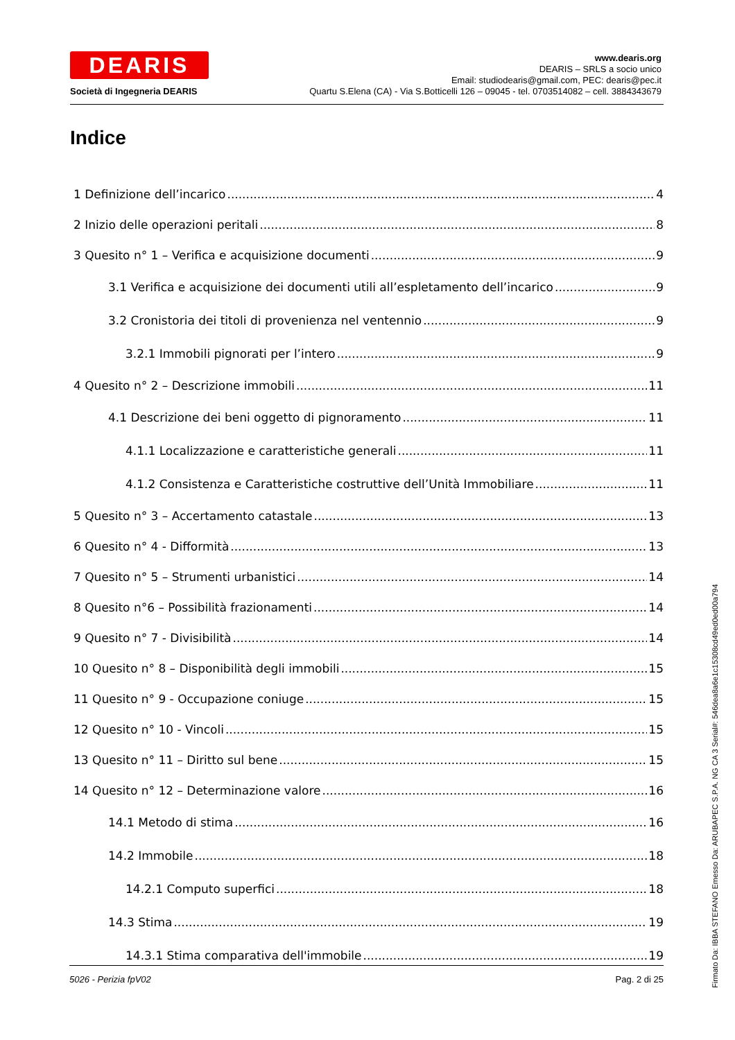DEARIS
Società di Ingegneria DEARIS
www.dearis.org
DEARIS – SRLS a socio unico
Email: studiodearis@gmail.com, PEC: dearis@pec.it
Quartu S.Elena (CA) - Via S.Botticelli 126 – 09045 - tel. 0703514082 – cell. 3884343679
Indice
1 Definizione dell’incarico 4
2 Inizio delle operazioni peritali 8
3 Quesito n° 1 – Verifica e acquisizione documenti 9
3.1 Verifica e acquisizione dei documenti utili all’espletamento dell’incarico 9
3.2 Cronistoria dei titoli di provenienza nel ventennio 9
3.2.1 Immobili pignorati per l’intero 9
4 Quesito n° 2 – Descrizione immobili 11
4.1 Descrizione dei beni oggetto di pignoramento 11
4.1.1 Localizzazione e caratteristiche generali 11
4.1.2 Consistenza e Caratteristiche costruttive dell’Unità Immobiliare 11
5 Quesito n° 3 – Accertamento catastale 13
6 Quesito n° 4 - Difformità 13
7 Quesito n° 5 – Strumenti urbanistici 14
8 Quesito n°6 – Possibilità frazionamenti 14
9 Quesito n° 7 - Divisibilità 14
10 Quesito n° 8 – Disponibilità degli immobili 15
11 Quesito n° 9 - Occupazione coniuge 15
12 Quesito n° 10 - Vincoli 15
13 Quesito n° 11 – Diritto sul bene 15
14 Quesito n° 12 – Determinazione valore 16
14.1 Metodo di stima 16
14.2 Immobile 18
14.2.1 Computo superfici 18
14.3 Stima 19
14.3.1 Stima comparativa dell'immobile 19
5026 - Perizia fpV02 Pag. 2 di 25
Firmato Da: IBBA STEFANO Emesso Da: ARUBAPEC S.P.A. NG CA 3 Serial#: 546dea8a6e1c15308cd49ed0ed00a794